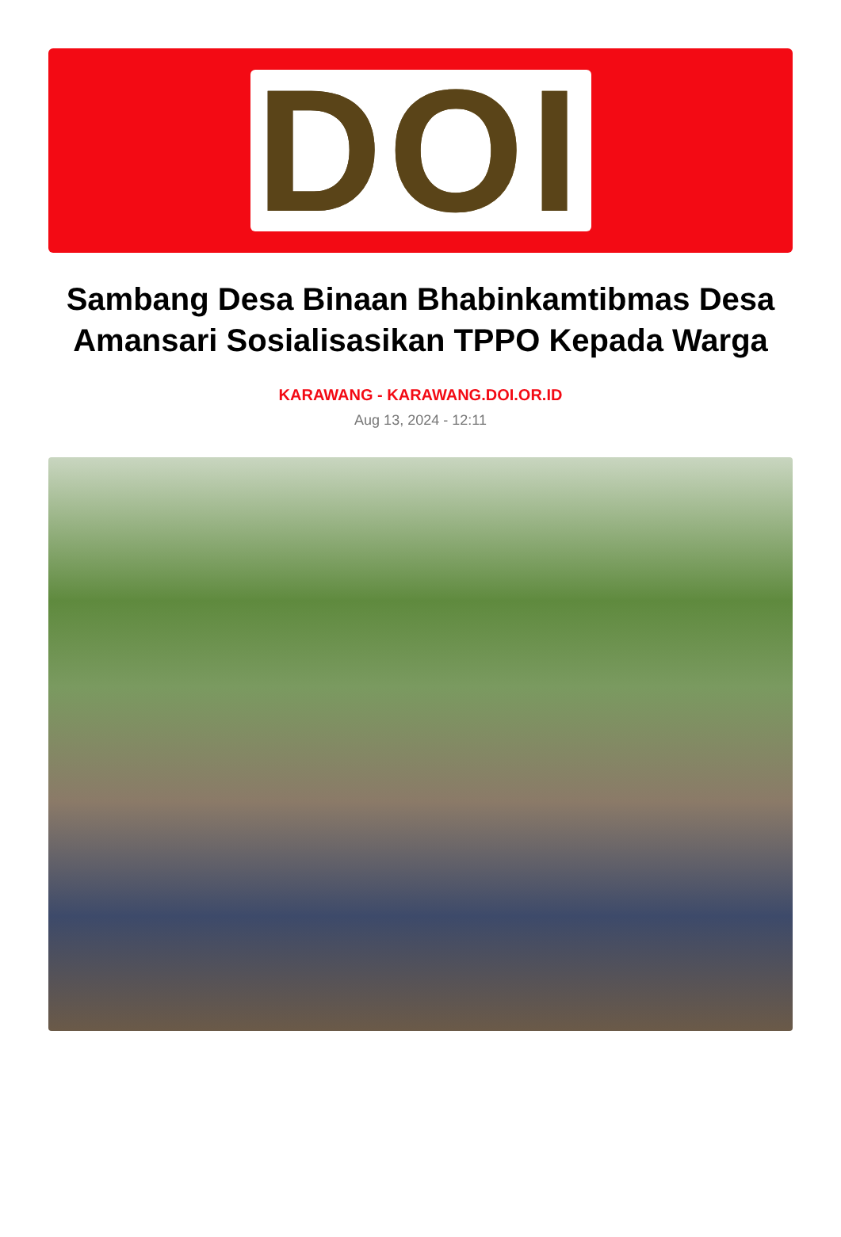DOI
Sambang Desa Binaan Bhabinkamtibmas Desa Amansari Sosialisasikan TPPO Kepada Warga
KARAWANG - KARAWANG.DOI.OR.ID
Aug 13, 2024 - 12:11